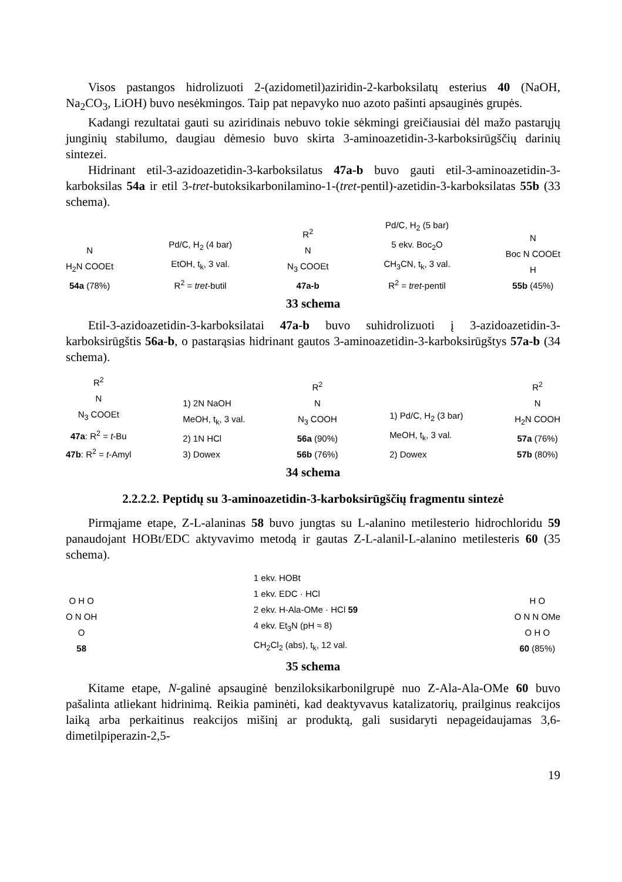Visos pastangos hidrolizuoti 2-(azidometil)aziridin-2-karboksilatų esterius 40 (NaOH, Na<sub>2</sub>CO<sub>3</sub>, LiOH) buvo nesėkmingos. Taip pat nepavyko nuo azoto pašinti apsauginės grupės.
Kadangi rezultatai gauti su aziridinais nebuvo tokie sėkmingi greičiausiai dėl mažo pastarųjų junginių stabilumo, daugiau dėmesio buvo skirta 3-aminoazetidin-3-karboksirūgščių darinių sintezei.
Hidrinant etil-3-azidoazetidin-3-karboksilatus 47a-b buvo gauti etil-3-aminoazetidin-3-karboksilas 54a ir etil 3-tret-butoksikarbonilamino-1-(tret-pentil)-azetidin-3-karboksilatas 55b (33 schema).
N
H<sub>2</sub>N COOEt
54a (78%)
Pd/C, H<sub>2</sub> (4 bar)
EtOH, t<sub>k</sub>, 3 val.
R<sup>2</sup> = tret-butil
R<sup>2</sup>
N
N<sub>3</sub> COOEt
47a-b
Pd/C, H<sub>2</sub> (5 bar)
5 ekv. Boc<sub>2</sub>O
CH<sub>3</sub>CN, t<sub>k</sub>, 3 val.
R<sup>2</sup> = tret-pentil
N
Boc N COOEt
H
55b (45%)
33 schema
Etil-3-azidoazetidin-3-karboksilatai 47a-b buvo suhidrolizuoti į 3-azidoazetidin-3-karboksirūgštis 56a-b, o pastarąsias hidrinant gautos 3-aminoazetidin-3-karboksirūgštys 57a-b (34 schema).
R<sup>2</sup>
N
N<sub>3</sub> COOEt
47a: R<sup>2</sup> = t-Bu
47b: R<sup>2</sup> = t-Amyl
1) 2N NaOH
MeOH, t<sub>k</sub>, 3 val.
2) 1N HCl
3) Dowex
R<sup>2</sup>
N
N<sub>3</sub> COOH
56a (90%)
56b (76%)
1) Pd/C, H<sub>2</sub> (3 bar)
MeOH, t<sub>k</sub>, 3 val.
2) Dowex
R<sup>2</sup>
N
H<sub>2</sub>N COOH
57a (76%)
57b (80%)
34 schema
2.2.2.2. Peptidų su 3-aminoazetidin-3-karboksirūgščių fragmentu sintezė
Pirmąjame etape, Z-L-alaninas 58 buvo jungtas su L-alanino metilesterio hidrochloridu 59 panaudojant HOBt/EDC aktyvavimo metodą ir gautas Z-L-alanil-L-alanino metilesteris 60 (35 schema).
O H O
O N OH
O
58
1 ekv. HOBt
1 ekv. EDC · HCl
2 ekv. H-Ala-OMe · HCl 59
4 ekv. Et<sub>3</sub>N (pH ≈ 8)
CH<sub>2</sub>Cl<sub>2</sub> (abs), t<sub>k</sub>, 12 val.
H O
O N N OMe
O H O
60 (85%)
35 schema
Kitame etape, N-galinė apsauginė benziloksikarbonilgrupė nuo Z-Ala-Ala-OMe 60 buvo pašalinta atliekant hidrinimą. Reikia paminėti, kad deaktyvavus katalizatorių, prailginus reakcijos laiką arba perkaitinus reakcijos mišinį ar produktą, gali susidaryti nepageidaujamas 3,6-dimetilpiperazin-2,5-
19